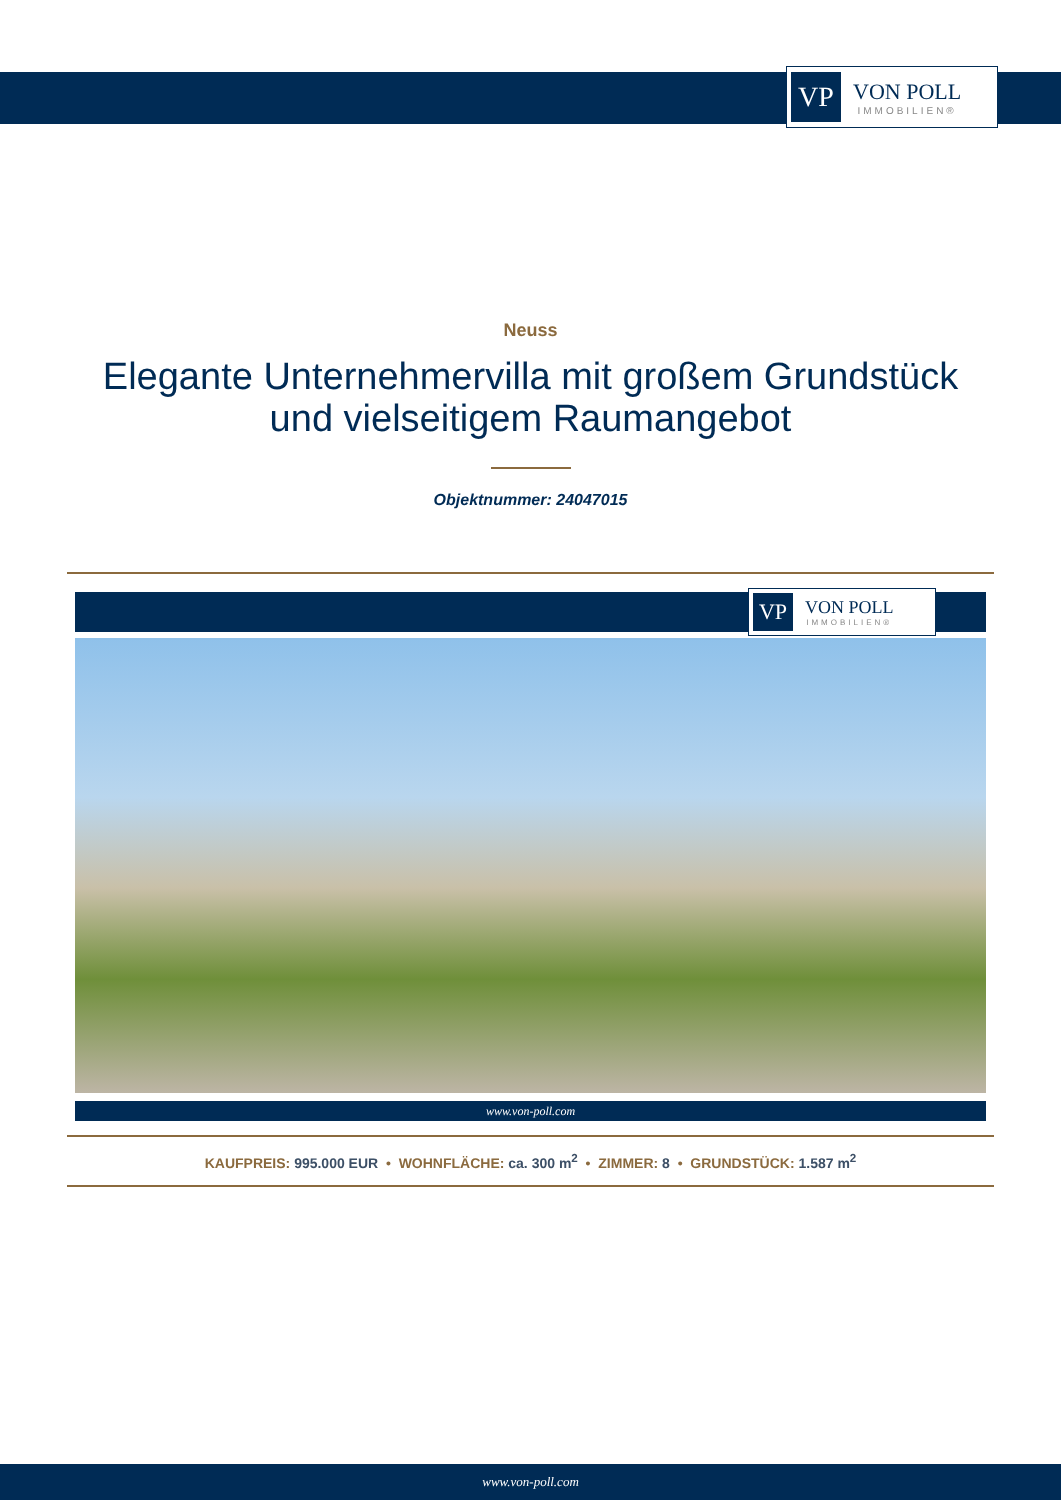VP
VON POLL
IMMOBILIEN®
Neuss
Elegante Unternehmervilla mit großem Grundstück
und vielseitigem Raumangebot
Objektnummer: 24047015
VP
VON POLL
IMMOBILIEN®
www.von-poll.com
KAUFPREIS: 995.000 EUR • WOHNFLÄCHE: ca. 300 m<sup>2</sup> • ZIMMER: 8 • GRUNDSTÜCK: 1.587 m<sup>2</sup>
www.von-poll.com